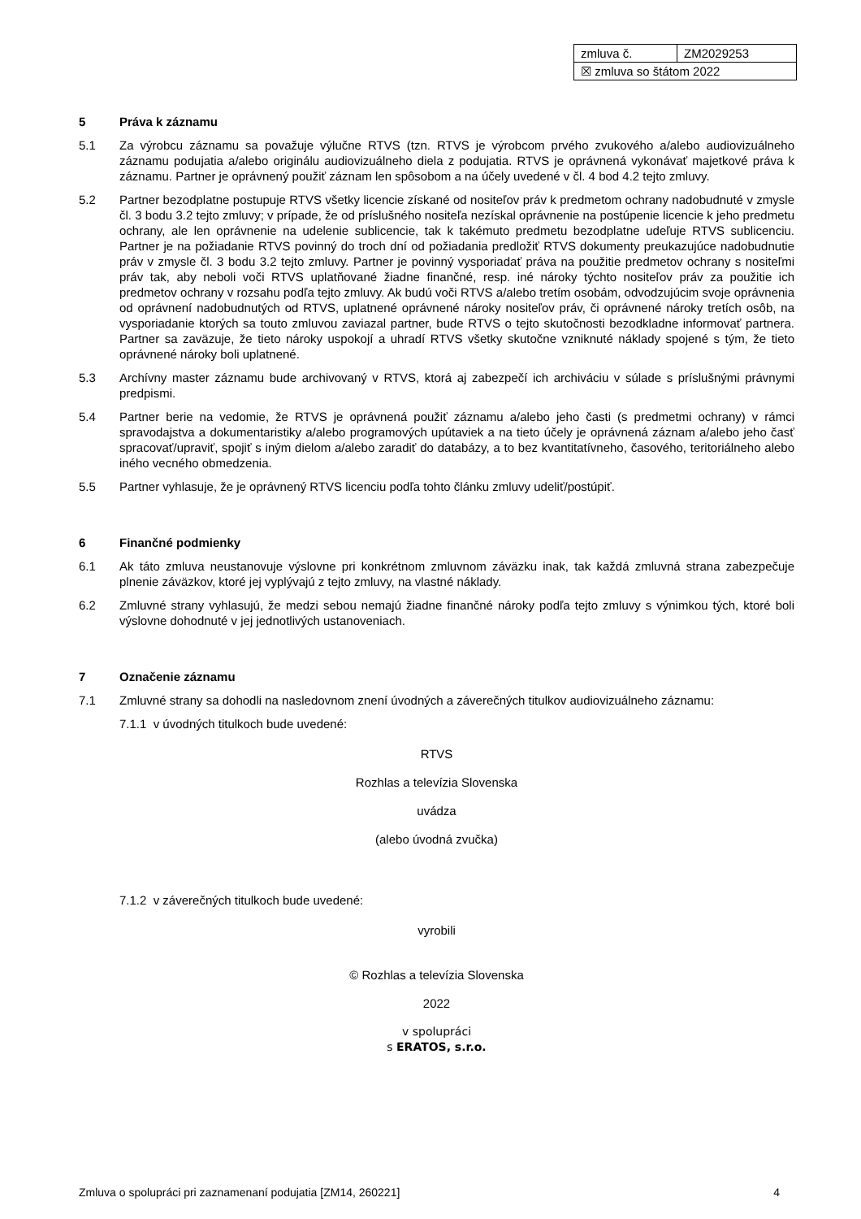| zmluva č. | ZM2029253 |
| ☒ zmluva so štátom 2022 | |
5 Práva k záznamu
5.1 Za výrobcu záznamu sa považuje výlučne RTVS (tzn. RTVS je výrobcom prvého zvukového a/alebo audiovizuálneho záznamu podujatia a/alebo originálu audiovizuálneho diela z podujatia. RTVS je oprávnená vykonávať majetkové práva k záznamu. Partner je oprávnený použiť záznam len spôsobom a na účely uvedené v čl. 4 bod 4.2 tejto zmluvy.
5.2 Partner bezodplatne postupuje RTVS všetky licencie získané od nositeľov práv k predmetom ochrany nadobudnuté v zmysle čl. 3 bodu 3.2 tejto zmluvy; v prípade, že od príslušného nositeľa nezískal oprávnenie na postúpenie licencie k jeho predmetu ochrany, ale len oprávnenie na udelenie sublicencie, tak k takémuto predmetu bezodplatne udeľuje RTVS sublicenciu. Partner je na požiadanie RTVS povinný do troch dní od požiadania predložiť RTVS dokumenty preukazujúce nadobudnutie práv v zmysle čl. 3 bodu 3.2 tejto zmluvy. Partner je povinný vysporiadať práva na použitie predmetov ochrany s nositeľmi práv tak, aby neboli voči RTVS uplatňované žiadne finančné, resp. iné nároky týchto nositeľov práv za použitie ich predmetov ochrany v rozsahu podľa tejto zmluvy. Ak budú voči RTVS a/alebo tretím osobám, odvodzujúcim svoje oprávnenia od oprávnení nadobudnutých od RTVS, uplatnené oprávnené nároky nositeľov práv, či oprávnené nároky tretích osôb, na vysporiadanie ktorých sa touto zmluvou zaviazal partner, bude RTVS o tejto skutočnosti bezodkladne informovať partnera. Partner sa zaväzuje, že tieto nároky uspokojí a uhradí RTVS všetky skutočne vzniknuté náklady spojené s tým, že tieto oprávnené nároky boli uplatnené.
5.3 Archívny master záznamu bude archivovaný v RTVS, ktorá aj zabezpečí ich archiváciu v súlade s príslušnými právnymi predpismi.
5.4 Partner berie na vedomie, že RTVS je oprávnená použiť záznamu a/alebo jeho časti (s predmetmi ochrany) v rámci spravodajstva a dokumentaristiky a/alebo programových upútaviek a na tieto účely je oprávnená záznam a/alebo jeho časť spracovať/upraviť, spojiť s iným dielom a/alebo zaradiť do databázy, a to bez kvantitatívneho, časového, teritoriálneho alebo iného vecného obmedzenia.
5.5 Partner vyhlasuje, že je oprávnený RTVS licenciu podľa tohto článku zmluvy udeliť/postúpiť.
6 Finančné podmienky
6.1 Ak táto zmluva neustanovuje výslovne pri konkrétnom zmluvnom záväzku inak, tak každá zmluvná strana zabezpečuje plnenie záväzkov, ktoré jej vyplývajú z tejto zmluvy, na vlastné náklady.
6.2 Zmluvné strany vyhlasujú, že medzi sebou nemajú žiadne finančné nároky podľa tejto zmluvy s výnimkou tých, ktoré boli výslovne dohodnuté v jej jednotlivých ustanoveniach.
7 Označenie záznamu
7.1 Zmluvné strany sa dohodli na nasledovnom znení úvodných a záverečných titulkov audiovizuálneho záznamu:
7.1.1 v úvodných titulkoch bude uvedené:
RTVS
Rozhlas a televízia Slovenska
uvádza
(alebo úvodná zvučka)
7.1.2 v záverečných titulkoch bude uvedené:
vyrobili
© Rozhlas a televízia Slovenska
2022
v spolupráci
s ERATOS, s.r.o.
Zmluva o spolupráci pri zaznamenaní podujatia [ZM14, 260221] 4